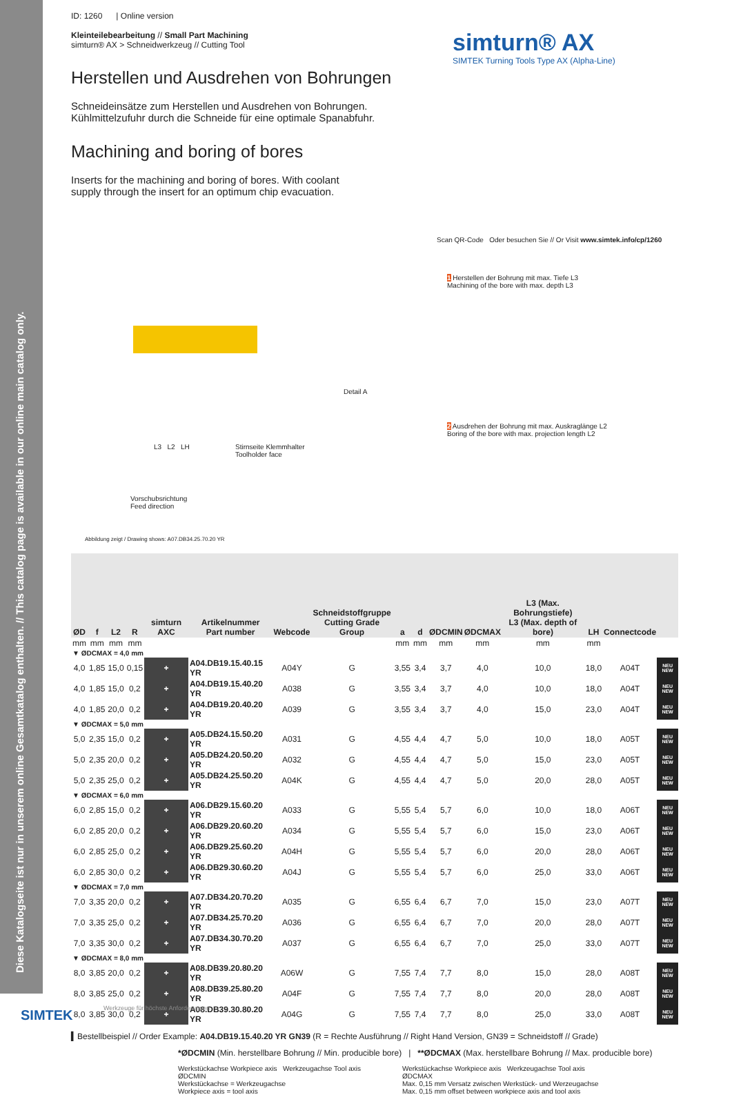Diese Katalogseite ist nur in unserem online Gesamtkatalog enthalten. // This catalog page is available in our online main catalog only.
simturn® AX
SIMTEK Turning Tools Type AX (Alpha-Line)
ID: 1260 | Online version
Kleinteilebearbeitung // Small Part Machining
simturn® AX > Schneidwerkzeug // Cutting Tool
Herstellen und Ausdrehen von Bohrungen
Schneideinsätze zum Herstellen und Ausdrehen von Bohrungen.
Kühlmittelzufuhr durch die Schneide für eine optimale Spanabfuhr.
Machining and boring of bores
Inserts for the machining and boring of bores. With coolant
supply through the insert for an optimum chip evacuation.
Scan QR-Code Oder besuchen Sie // Or Visit www.simtek.info/cp/1260
1 Herstellen der Bohrung mit max. Tiefe L3
Machining of the bore with max. depth L3
2 Ausdrehen der Bohrung mit max. Auskraglänge L2
Boring of the bore with max. projection length L2
Detail A
L3 L2 LH
Stirnseite Klemmhalter
Toolholder face
Vorschubsrichtung
Feed direction
Abbildung zeigt / Drawing shows: A07.DB34.25.70.20 YR
| ØD | f | L2 | R | simturn AXC | Artikelnummer Part number | Webcode | Schneidstoffgruppe Cutting Grade Group | a | d | ØDCMIN | ØDCMAX | L3 (Max. Bohrungstiefe) L3 (Max. depth of bore) | LH | Connectcode | |
| --- | --- | --- | --- | --- | --- | --- | --- | --- | --- | --- | --- | --- | --- | --- | --- |
| mm | mm | mm | mm | | | | | mm | mm | mm | mm | mm | mm | | |
| ▼ ØDCMAX = 4,0 mm | | | | | | | | | | | | | | | |
| 4,0 | 1,85 | 15,0 | 0,15 | + | A04.DB19.15.40.15 YR | A04Y | G | 3,55 | 3,4 | 3,7 | 4,0 | 10,0 | 18,0 | A04T | NEU NEW |
| 4,0 | 1,85 | 15,0 | 0,2 | + | A04.DB19.15.40.20 YR | A038 | G | 3,55 | 3,4 | 3,7 | 4,0 | 10,0 | 18,0 | A04T | NEU NEW |
| 4,0 | 1,85 | 20,0 | 0,2 | + | A04.DB19.20.40.20 YR | A039 | G | 3,55 | 3,4 | 3,7 | 4,0 | 15,0 | 23,0 | A04T | NEU NEW |
| ▼ ØDCMAX = 5,0 mm | | | | | | | | | | | | | | | |
| 5,0 | 2,35 | 15,0 | 0,2 | + | A05.DB24.15.50.20 YR | A031 | G | 4,55 | 4,4 | 4,7 | 5,0 | 10,0 | 18,0 | A05T | NEU NEW |
| 5,0 | 2,35 | 20,0 | 0,2 | + | A05.DB24.20.50.20 YR | A032 | G | 4,55 | 4,4 | 4,7 | 5,0 | 15,0 | 23,0 | A05T | NEU NEW |
| 5,0 | 2,35 | 25,0 | 0,2 | + | A05.DB24.25.50.20 YR | A04K | G | 4,55 | 4,4 | 4,7 | 5,0 | 20,0 | 28,0 | A05T | NEU NEW |
| ▼ ØDCMAX = 6,0 mm | | | | | | | | | | | | | | | |
| 6,0 | 2,85 | 15,0 | 0,2 | + | A06.DB29.15.60.20 YR | A033 | G | 5,55 | 5,4 | 5,7 | 6,0 | 10,0 | 18,0 | A06T | NEU NEW |
| 6,0 | 2,85 | 20,0 | 0,2 | + | A06.DB29.20.60.20 YR | A034 | G | 5,55 | 5,4 | 5,7 | 6,0 | 15,0 | 23,0 | A06T | NEU NEW |
| 6,0 | 2,85 | 25,0 | 0,2 | + | A06.DB29.25.60.20 YR | A04H | G | 5,55 | 5,4 | 5,7 | 6,0 | 20,0 | 28,0 | A06T | NEU NEW |
| 6,0 | 2,85 | 30,0 | 0,2 | + | A06.DB29.30.60.20 YR | A04J | G | 5,55 | 5,4 | 5,7 | 6,0 | 25,0 | 33,0 | A06T | NEU NEW |
| ▼ ØDCMAX = 7,0 mm | | | | | | | | | | | | | | | |
| 7,0 | 3,35 | 20,0 | 0,2 | + | A07.DB34.20.70.20 YR | A035 | G | 6,55 | 6,4 | 6,7 | 7,0 | 15,0 | 23,0 | A07T | NEU NEW |
| 7,0 | 3,35 | 25,0 | 0,2 | + | A07.DB34.25.70.20 YR | A036 | G | 6,55 | 6,4 | 6,7 | 7,0 | 20,0 | 28,0 | A07T | NEU NEW |
| 7,0 | 3,35 | 30,0 | 0,2 | + | A07.DB34.30.70.20 YR | A037 | G | 6,55 | 6,4 | 6,7 | 7,0 | 25,0 | 33,0 | A07T | NEU NEW |
| ▼ ØDCMAX = 8,0 mm | | | | | | | | | | | | | | | |
| 8,0 | 3,85 | 20,0 | 0,2 | + | A08.DB39.20.80.20 YR | A06W | G | 7,55 | 7,4 | 7,7 | 8,0 | 15,0 | 28,0 | A08T | NEU NEW |
| 8,0 | 3,85 | 25,0 | 0,2 | + | A08.DB39.25.80.20 YR | A04F | G | 7,55 | 7,4 | 7,7 | 8,0 | 20,0 | 28,0 | A08T | NEU NEW |
| 8,0 | 3,85 | 30,0 | 0,2 | + | A08.DB39.30.80.20 YR | A04G | G | 7,55 | 7,4 | 7,7 | 8,0 | 25,0 | 33,0 | A08T | NEU NEW |
▍Bestellbeispiel // Order Example: A04.DB19.15.40.20 YR GN39 (R = Rechte Ausführung // Right Hand Version, GN39 = Schneidstoff // Grade)
*ØDCMIN (Min. herstellbare Bohrung // Min. producible bore) | **ØDCMAX (Max. herstellbare Bohrung // Max. producible bore)
Werkstückachse Workpiece axis Werkzeugachse Tool axis
ØDCMIN
Werkstückachse = Werkzeugachse
Workpiece axis = tool axis
Werkstückachse Workpiece axis Werkzeugachse Tool axis
ØDCMAX
Max. 0,15 mm Versatz zwischen Werkstück- und Werzeugachse
Max. 0,15 mm offset between workpiece axis and tool axis
SIMTEK
Werkzeuge für höchste Anforderungen